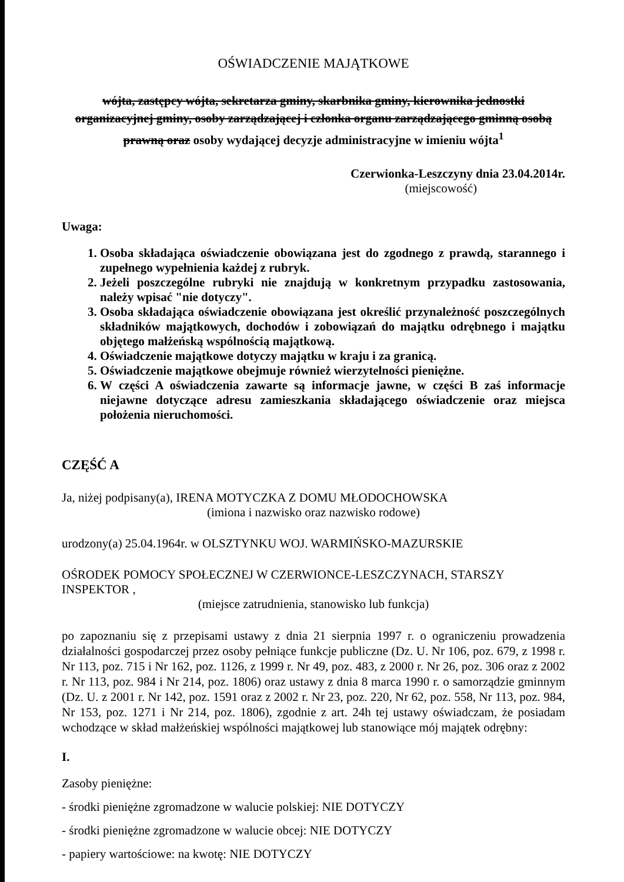OŚWIADCZENIE MAJĄTKOWE
wójta, zastępcy wójta, sekretarza gminy, skarbnika gminy, kierownika jednostki organizacyjnej gminy, osoby zarządzającej i członka organu zarządzającego gminną osobą prawną oraz osoby wydającej decyzje administracyjne w imieniu wójta<sup>1</sup>
Czerwionka-Leszczyny dnia 23.04.2014r.
(miejscowość)
Uwaga:
1. Osoba składająca oświadczenie obowiązana jest do zgodnego z prawdą, starannego i zupełnego wypełnienia każdej z rubryk.
2. Jeżeli poszczególne rubryki nie znajdują w konkretnym przypadku zastosowania, należy wpisać "nie dotyczy".
3. Osoba składająca oświadczenie obowiązana jest określić przynależność poszczególnych składników majątkowych, dochodów i zobowiązań do majątku odrębnego i majątku objętego małżeńską wspólnością majątkową.
4. Oświadczenie majątkowe dotyczy majątku w kraju i za granicą.
5. Oświadczenie majątkowe obejmuje również wierzytelności pieniężne.
6. W części A oświadczenia zawarte są informacje jawne, w części B zaś informacje niejawne dotyczące adresu zamieszkania składającego oświadczenie oraz miejsca położenia nieruchomości.
CZĘŚĆ A
Ja, niżej podpisany(a), IRENA MOTYCZKA Z DOMU MŁODOCHOWSKA
(imiona i nazwisko oraz nazwisko rodowe)
urodzony(a) 25.04.1964r. w OLSZTYNKU WOJ. WARMIŃSKO-MAZURSKIE
OŚRODEK POMOCY SPOŁECZNEJ W CZERWIONCE-LESZCZYNACH, STARSZY INSPEKTOR ,
(miejsce zatrudnienia, stanowisko lub funkcja)
po zapoznaniu się z przepisami ustawy z dnia 21 sierpnia 1997 r. o ograniczeniu prowadzenia działalności gospodarczej przez osoby pełniące funkcje publiczne (Dz. U. Nr 106, poz. 679, z 1998 r. Nr 113, poz. 715 i Nr 162, poz. 1126, z 1999 r. Nr 49, poz. 483, z 2000 r. Nr 26, poz. 306 oraz z 2002 r. Nr 113, poz. 984 i Nr 214, poz. 1806) oraz ustawy z dnia 8 marca 1990 r. o samorządzie gminnym (Dz. U. z 2001 r. Nr 142, poz. 1591 oraz z 2002 r. Nr 23, poz. 220, Nr 62, poz. 558, Nr 113, poz. 984, Nr 153, poz. 1271 i Nr 214, poz. 1806), zgodnie z art. 24h tej ustawy oświadczam, że posiadam wchodzące w skład małżeńskiej wspólności majątkowej lub stanowiące mój majątek odrębny:
I.
Zasoby pieniężne:
- środki pieniężne zgromadzone w walucie polskiej: NIE DOTYCZY
- środki pieniężne zgromadzone w walucie obcej: NIE DOTYCZY
- papiery wartościowe: na kwotę: NIE DOTYCZY